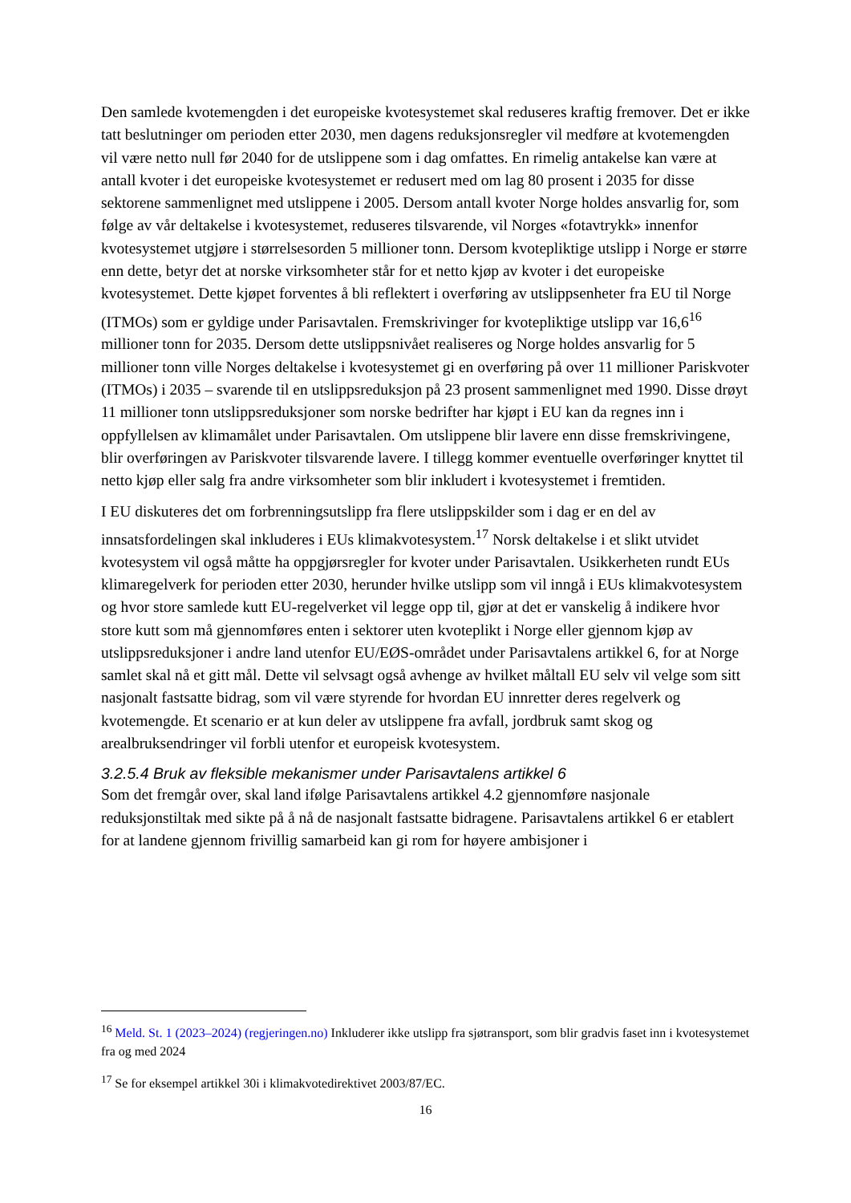Den samlede kvotemengden i det europeiske kvotesystemet skal reduseres kraftig fremover. Det er ikke tatt beslutninger om perioden etter 2030, men dagens reduksjonsregler vil medføre at kvotemengden vil være netto null før 2040 for de utslippene som i dag omfattes. En rimelig antakelse kan være at antall kvoter i det europeiske kvotesystemet er redusert med om lag 80 prosent i 2035 for disse sektorene sammenlignet med utslippene i 2005. Dersom antall kvoter Norge holdes ansvarlig for, som følge av vår deltakelse i kvotesystemet, reduseres tilsvarende, vil Norges «fotavtrykk» innenfor kvotesystemet utgjøre i størrelsesorden 5 millioner tonn. Dersom kvotepliktige utslipp i Norge er større enn dette, betyr det at norske virksomheter står for et netto kjøp av kvoter i det europeiske kvotesystemet. Dette kjøpet forventes å bli reflektert i overføring av utslippsenheter fra EU til Norge (ITMOs) som er gyldige under Parisavtalen. Fremskrivinger for kvotepliktige utslipp var 16,6<sup>16</sup> millioner tonn for 2035. Dersom dette utslippsnivået realiseres og Norge holdes ansvarlig for 5 millioner tonn ville Norges deltakelse i kvotesystemet gi en overføring på over 11 millioner Pariskvoter (ITMOs) i 2035 – svarende til en utslippsreduksjon på 23 prosent sammenlignet med 1990. Disse drøyt 11 millioner tonn utslippsreduksjoner som norske bedrifter har kjøpt i EU kan da regnes inn i oppfyllelsen av klimamålet under Parisavtalen. Om utslippene blir lavere enn disse fremskrivingene, blir overføringen av Pariskvoter tilsvarende lavere. I tillegg kommer eventuelle overføringer knyttet til netto kjøp eller salg fra andre virksomheter som blir inkludert i kvotesystemet i fremtiden.
I EU diskuteres det om forbrenningsutslipp fra flere utslippskilder som i dag er en del av innsatsfordelingen skal inkluderes i EUs klimakvotesystem.<sup>17</sup> Norsk deltakelse i et slikt utvidet kvotesystem vil også måtte ha oppgjørsregler for kvoter under Parisavtalen. Usikkerheten rundt EUs klimaregelverk for perioden etter 2030, herunder hvilke utslipp som vil inngå i EUs klimakvotesystem og hvor store samlede kutt EU-regelverket vil legge opp til, gjør at det er vanskelig å indikere hvor store kutt som må gjennomføres enten i sektorer uten kvoteplikt i Norge eller gjennom kjøp av utslippsreduksjoner i andre land utenfor EU/EØS-området under Parisavtalens artikkel 6, for at Norge samlet skal nå et gitt mål. Dette vil selvsagt også avhenge av hvilket måltall EU selv vil velge som sitt nasjonalt fastsatte bidrag, som vil være styrende for hvordan EU innretter deres regelverk og kvotemengde. Et scenario er at kun deler av utslippene fra avfall, jordbruk samt skog og arealbruksendringer vil forbli utenfor et europeisk kvotesystem.
3.2.5.4 Bruk av fleksible mekanismer under Parisavtalens artikkel 6
Som det fremgår over, skal land ifølge Parisavtalens artikkel 4.2 gjennomføre nasjonale reduksjonstiltak med sikte på å nå de nasjonalt fastsatte bidragene. Parisavtalens artikkel 6 er etablert for at landene gjennom frivillig samarbeid kan gi rom for høyere ambisjoner i
<sup>16</sup> Meld. St. 1 (2023–2024) (regjeringen.no) Inkluderer ikke utslipp fra sjøtransport, som blir gradvis faset inn i kvotesystemet fra og med 2024
<sup>17</sup> Se for eksempel artikkel 30i i klimakvotedirektivet 2003/87/EC.
16